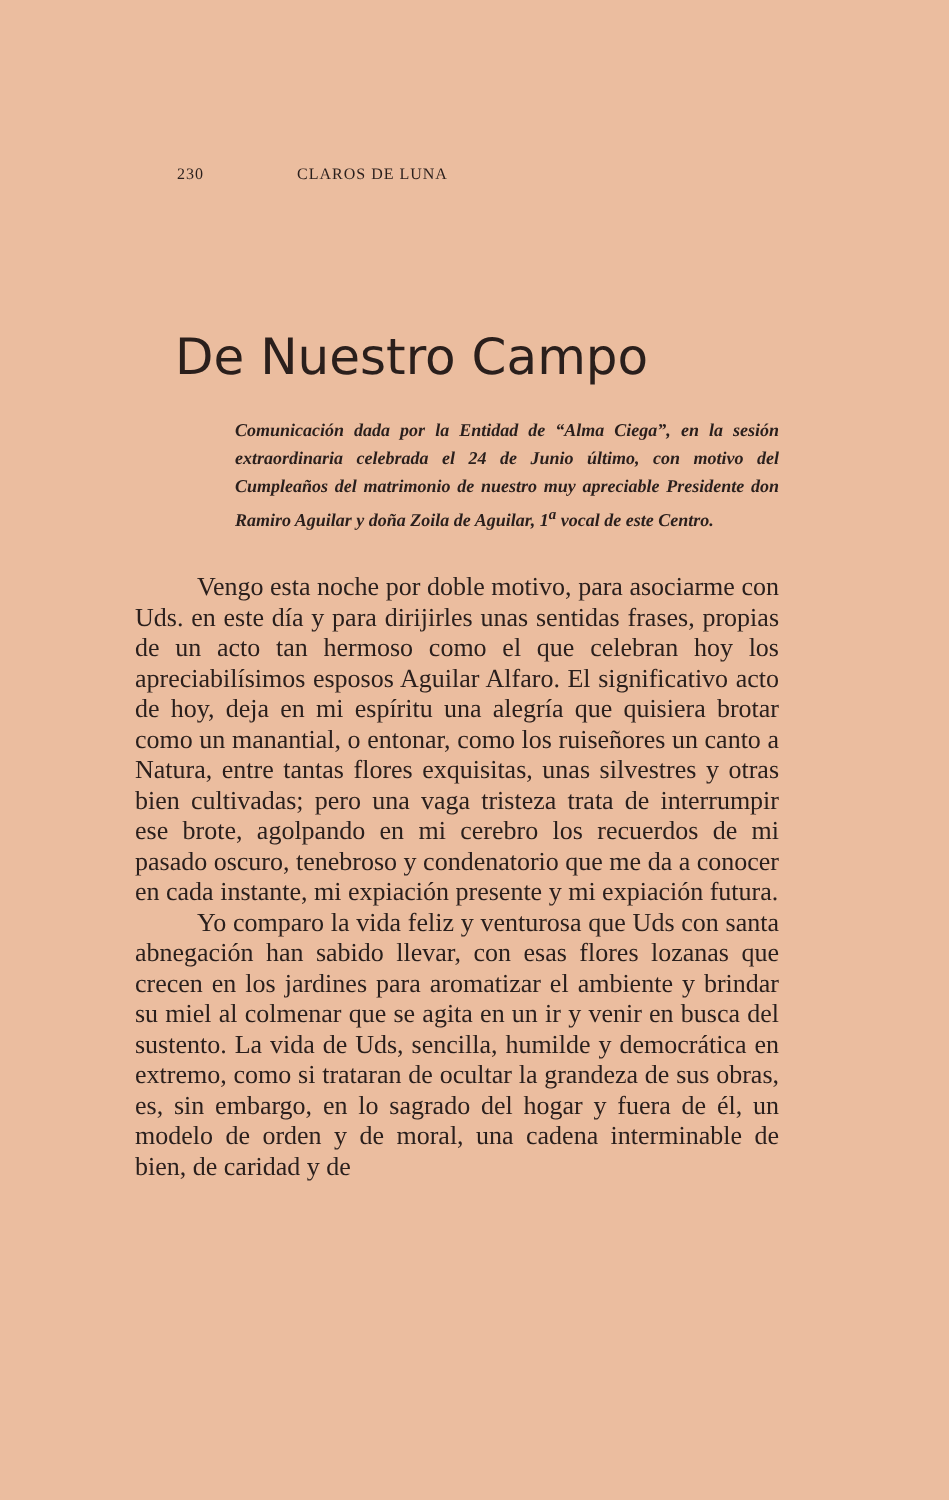230 CLAROS DE LUNA
De Nuestro Campo
Comunicación dada por la Entidad de “Alma Ciega”, en la sesión extraordinaria celebrada el 24 de Junio último, con motivo del Cumpleaños del matrimonio de nuestro muy apreciable Presidente don Ramiro Aguilar y doña Zoila de Aguilar, 1<sup>a</sup> vocal de este Centro.
Vengo esta noche por doble motivo, para asociarme con Uds. en este día y para dirijirles unas sentidas frases, propias de un acto tan hermoso como el que celebran hoy los apreciabilísimos esposos Aguilar Alfaro. El significativo acto de hoy, deja en mi espíritu una alegría que quisiera brotar como un manantial, o entonar, como los ruiseñores un canto a Natura, entre tantas flores exquisitas, unas silvestres y otras bien cultivadas; pero una vaga tristeza trata de interrumpir ese brote, agolpando en mi cerebro los recuerdos de mi pasado oscuro, tenebroso y condenatorio que me da a conocer en cada instante, mi expiación presente y mi expiación futura.
Yo comparo la vida feliz y venturosa que Uds con santa abnegación han sabido llevar, con esas flores lozanas que crecen en los jardines para aromatizar el ambiente y brindar su miel al colmenar que se agita en un ir y venir en busca del sustento. La vida de Uds, sencilla, humilde y democrática en extremo, como si trataran de ocultar la grandeza de sus obras, es, sin embargo, en lo sagrado del hogar y fuera de él, un modelo de orden y de moral, una cadena interminable de bien, de caridad y de